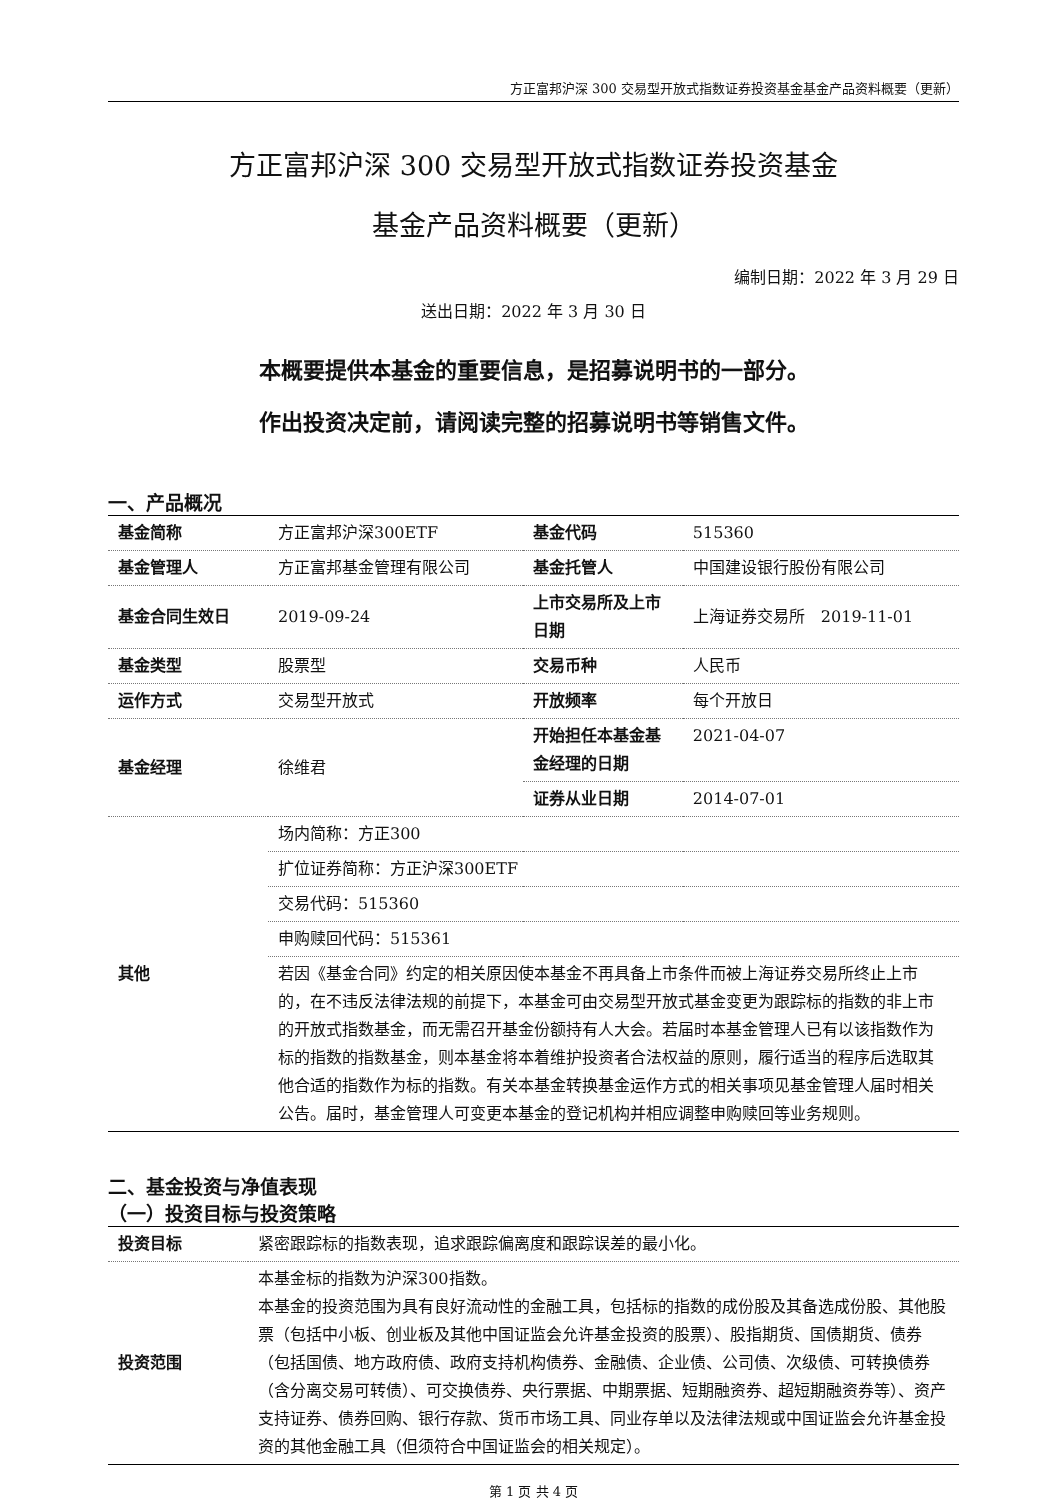方正富邦沪深 300 交易型开放式指数证券投资基金基金产品资料概要（更新）
方正富邦沪深 300 交易型开放式指数证券投资基金
基金产品资料概要（更新）
编制日期：2022 年 3 月 29 日
送出日期：2022 年 3 月 30 日
本概要提供本基金的重要信息，是招募说明书的一部分。
作出投资决定前，请阅读完整的招募说明书等销售文件。
一、产品概况
| 基金简称 | 方正富邦沪深300ETF | 基金代码 | 515360 |
| 基金管理人 | 方正富邦基金管理有限公司 | 基金托管人 | 中国建设银行股份有限公司 |
| 基金合同生效日 | 2019-09-24 | 上市交易所及上市日期 | 上海证券交易所 2019-11-01 |
| 基金类型 | 股票型 | 交易币种 | 人民币 |
| 运作方式 | 交易型开放式 | 开放频率 | 每个开放日 |
| 基金经理 | 徐维君 | 开始担任本基金基金经理的日期 | 2021-04-07 |
| | | 证券从业日期 | 2014-07-01 |
| 其他 | 场内简称：方正300 | | |
| | 扩位证券简称：方正沪深300ETF | | |
| | 交易代码：515360 | | |
| | 申购赎回代码：515361 | | |
| | 若因《基金合同》约定的相关原因使本基金不再具备上市条件而被上海证券交易所终止上市的，在不违反法律法规的前提下，本基金可由交易型开放式基金变更为跟踪标的指数的非上市的开放式指数基金，而无需召开基金份额持有人大会。若届时本基金管理人已有以该指数作为标的指数的指数基金，则本基金将本着维护投资者合法权益的原则，履行适当的程序后选取其他合适的指数作为标的指数。有关本基金转换基金运作方式的相关事项见基金管理人届时相关公告。届时，基金管理人可变更本基金的登记机构并相应调整申购赎回等业务规则。 | | |
二、基金投资与净值表现
（一）投资目标与投资策略
| 投资目标 | 紧密跟踪标的指数表现，追求跟踪偏离度和跟踪误差的最小化。 |
| 投资范围 | 本基金标的指数为沪深300指数。 本基金的投资范围为具有良好流动性的金融工具，包括标的指数的成份股及其备选成份股、其他股票（包括中小板、创业板及其他中国证监会允许基金投资的股票）、股指期货、国债期货、债券（包括国债、地方政府债、政府支持机构债券、金融债、企业债、公司债、次级债、可转换债券（含分离交易可转债）、可交换债券、央行票据、中期票据、短期融资券、超短期融资券等）、资产支持证券、债券回购、银行存款、货币市场工具、同业存单以及法律法规或中国证监会允许基金投资的其他金融工具（但须符合中国证监会的相关规定）。 |
第 1 页 共 4 页